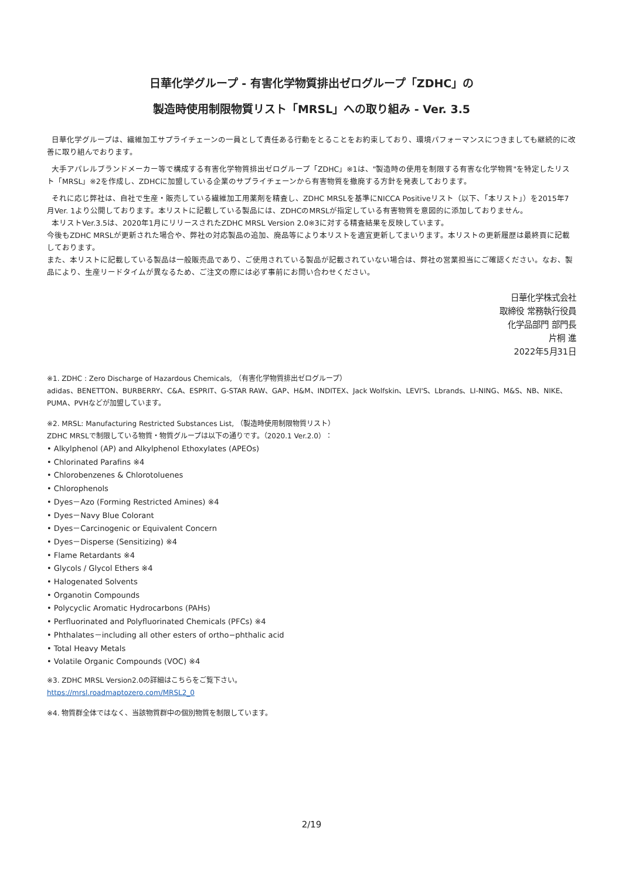日華化学グループ - 有害化学物質排出ゼログループ「ZDHC」の
製造時使用制限物質リスト「MRSL」への取り組み - Ver. 3.5
日華化学グループは、繊維加工サプライチェーンの一員として責任ある行動をとることをお約束しており、環境パフォーマンスにつきましても継続的に改善に取り組んでおります。
大手アパレルブランドメーカー等で構成する有害化学物質排出ゼログループ「ZDHC」※1は、"製造時の使用を制限する有害な化学物質"を特定したリスト「MRSL」※2を作成し、ZDHCに加盟している企業のサプライチェーンから有害物質を撤廃する方針を発表しております。
それに応じ弊社は、自社で生産・販売している繊維加工用薬剤を精査し、ZDHC MRSLを基準にNICCA Positiveリスト（以下、「本リスト」）を2015年7月Ver. 1より公開しております。本リストに記載している製品には、ZDHCのMRSLが指定している有害物質を意図的に添加しておりません。
本リストVer.3.5は、2020年1月にリリースされたZDHC MRSL Version 2.0※3に対する精査結果を反映しています。
今後もZDHC MRSLが更新された場合や、弊社の対応製品の追加、廃品等により本リストを適宜更新してまいります。本リストの更新履歴は最終頁に記載しております。
また、本リストに記載している製品は一般販売品であり、ご使用されている製品が記載されていない場合は、弊社の営業担当にご確認ください。なお、製品により、生産リードタイムが異なるため、ご注文の際には必ず事前にお問い合わせください。
日華化学株式会社
取締役 常務執行役員
化学品部門 部門長
片桐 進
2022年5月31日
※1. ZDHC : Zero Discharge of Hazardous Chemicals, （有害化学物質排出ゼログループ）
adidas、BENETTON、BURBERRY、C&A、ESPRIT、G-STAR RAW、GAP、H&M、INDITEX、Jack Wolfskin、LEVI'S、Lbrands、LI-NING、M&S、NB、NIKE、PUMA、PVHなどが加盟しています。
※2. MRSL: Manufacturing Restricted Substances List, （製造時使用制限物質リスト）
ZDHC MRSLで制限している物質・物質グループは以下の通りです。（2020.1 Ver.2.0）：
• Alkylphenol (AP) and Alkylphenol Ethoxylates (APEOs)
• Chlorinated Parafins ※4
• Chlorobenzenes & Chlorotoluenes
• Chlorophenols
• Dyes－Azo (Forming Restricted Amines) ※4
• Dyes－Navy Blue Colorant
• Dyes－Carcinogenic or Equivalent Concern
• Dyes－Disperse (Sensitizing) ※4
• Flame Retardants ※4
• Glycols / Glycol Ethers ※4
• Halogenated Solvents
• Organotin Compounds
• Polycyclic Aromatic Hydrocarbons (PAHs)
• Perfluorinated and Polyfluorinated Chemicals (PFCs) ※4
• Phthalates－including all other esters of ortho−phthalic acid
• Total Heavy Metals
• Volatile Organic Compounds (VOC) ※4
※3. ZDHC MRSL Version2.0の詳細はこちらをご覧下さい。
https://mrsl.roadmaptozero.com/MRSL2_0
※4. 物質群全体ではなく、当該物質群中の個別物質を制限しています。
2/19